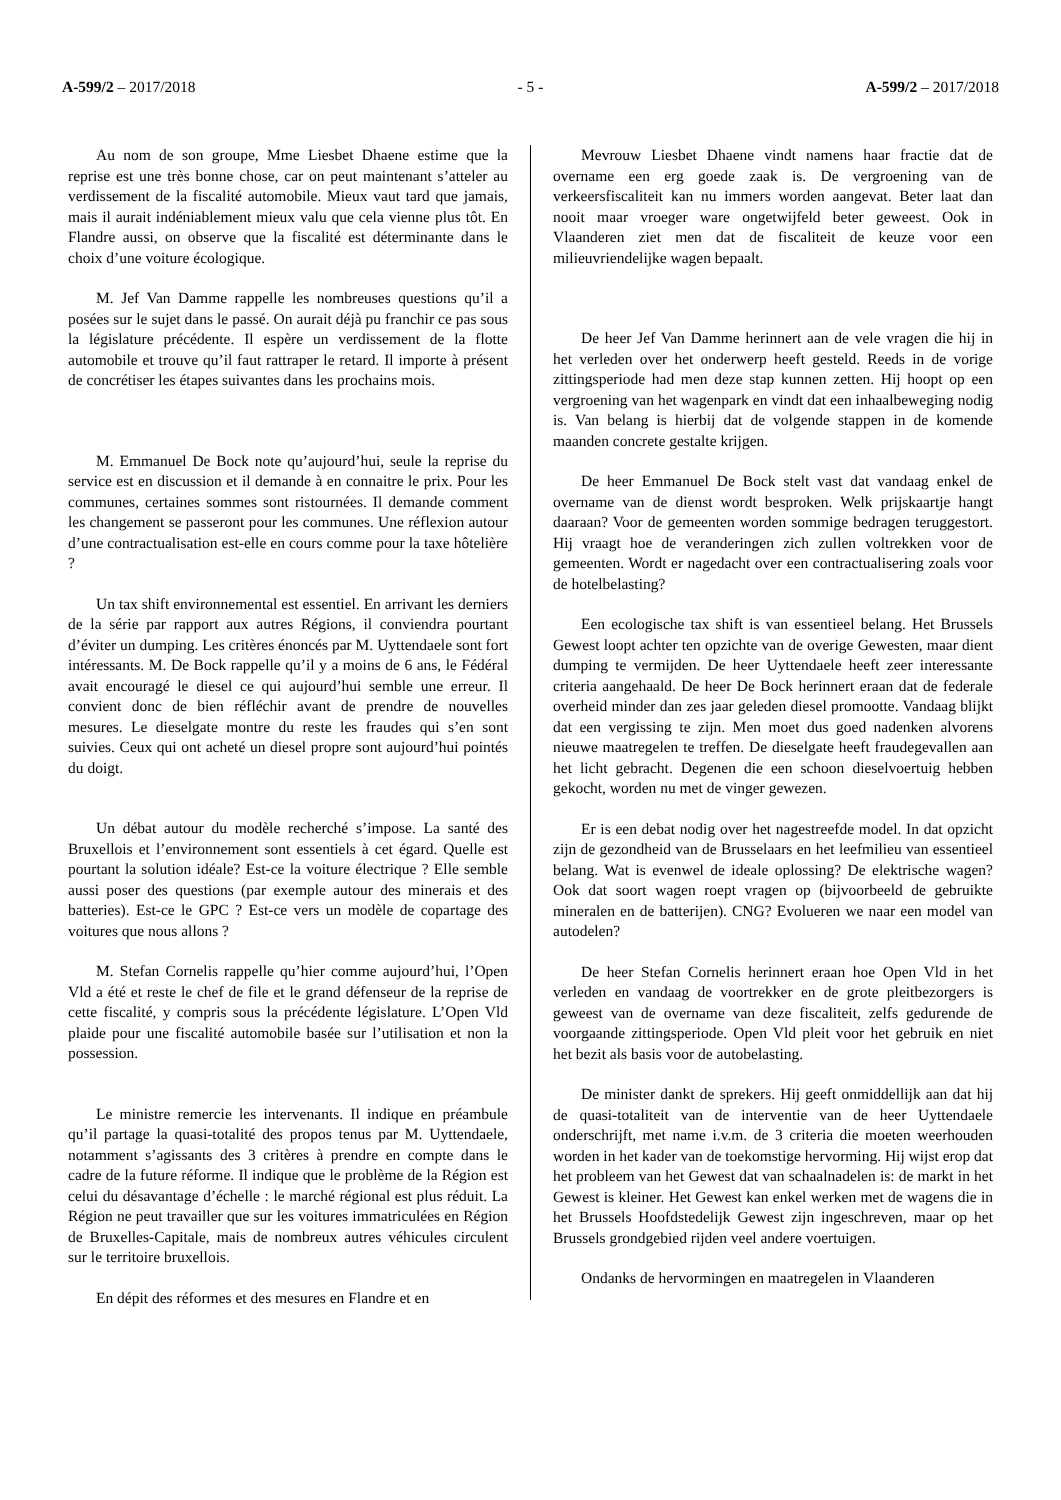A-599/2 – 2017/2018 - 5 - A-599/2 – 2017/2018
Au nom de son groupe, Mme Liesbet Dhaene estime que la reprise est une très bonne chose, car on peut maintenant s’atteler au verdissement de la fiscalité automobile. Mieux vaut tard que jamais, mais il aurait indéniablement mieux valu que cela vienne plus tôt. En Flandre aussi, on observe que la fiscalité est déterminante dans le choix d’une voiture écologique.
M. Jef Van Damme rappelle les nombreuses questions qu’il a posées sur le sujet dans le passé. On aurait déjà pu franchir ce pas sous la législature précédente. Il espère un verdissement de la flotte automobile et trouve qu’il faut rattraper le retard. Il importe à présent de concrétiser les étapes suivantes dans les prochains mois.
M. Emmanuel De Bock note qu’aujourd’hui, seule la reprise du service est en discussion et il demande à en connaitre le prix. Pour les communes, certaines sommes sont ristournées. Il demande comment les changement se passeront pour les communes. Une réflexion autour d’une contractualisation est-elle en cours comme pour la taxe hôtelière ?
Un tax shift environnemental est essentiel. En arrivant les derniers de la série par rapport aux autres Régions, il conviendra pourtant d’éviter un dumping. Les critères énoncés par M. Uyttendaele sont fort intéressants. M. De Bock rappelle qu’il y a moins de 6 ans, le Fédéral avait encouragé le diesel ce qui aujourd’hui semble une erreur. Il convient donc de bien réfléchir avant de prendre de nouvelles mesures. Le dieselgate montre du reste les fraudes qui s’en sont suivies. Ceux qui ont acheté un diesel propre sont aujourd’hui pointés du doigt.
Un débat autour du modèle recherché s’impose. La santé des Bruxellois et l’environnement sont essentiels à cet égard. Quelle est pourtant la solution idéale? Est-ce la voiture électrique ? Elle semble aussi poser des questions (par exemple autour des minerais et des batteries). Est-ce le GPC ? Est-ce vers un modèle de copartage des voitures que nous allons ?
M. Stefan Cornelis rappelle qu’hier comme aujourd’hui, l’Open Vld a été et reste le chef de file et le grand défenseur de la reprise de cette fiscalité, y compris sous la précédente législature. L’Open Vld plaide pour une fiscalité automobile basée sur l’utilisation et non la possession.
Le ministre remercie les intervenants. Il indique en préambule qu’il partage la quasi-totalité des propos tenus par M. Uyttendaele, notamment s’agissants des 3 critères à prendre en compte dans le cadre de la future réforme. Il indique que le problème de la Région est celui du désavantage d’échelle : le marché régional est plus réduit. La Région ne peut travailler que sur les voitures immatriculées en Région de Bruxelles-Capitale, mais de nombreux autres véhicules circulent sur le territoire bruxellois.
En dépit des réformes et des mesures en Flandre et en
Mevrouw Liesbet Dhaene vindt namens haar fractie dat de overname een erg goede zaak is. De vergroening van de verkeersfiscaliteit kan nu immers worden aangevat. Beter laat dan nooit maar vroeger ware ongetwijfeld beter geweest. Ook in Vlaanderen ziet men dat de fiscaliteit de keuze voor een milieuvriendelijke wagen bepaalt.
De heer Jef Van Damme herinnert aan de vele vragen die hij in het verleden over het onderwerp heeft gesteld. Reeds in de vorige zittingsperiode had men deze stap kunnen zetten. Hij hoopt op een vergroening van het wagenpark en vindt dat een inhaalbeweging nodig is. Van belang is hierbij dat de volgende stappen in de komende maanden concrete gestalte krijgen.
De heer Emmanuel De Bock stelt vast dat vandaag enkel de overname van de dienst wordt besproken. Welk prijskaartje hangt daaraan? Voor de gemeenten worden sommige bedragen teruggestort. Hij vraagt hoe de veranderingen zich zullen voltrekken voor de gemeenten. Wordt er nagedacht over een contractualisering zoals voor de hotelbelasting?
Een ecologische tax shift is van essentieel belang. Het Brussels Gewest loopt achter ten opzichte van de overige Gewesten, maar dient dumping te vermijden. De heer Uyttendaele heeft zeer interessante criteria aangehaald. De heer De Bock herinnert eraan dat de federale overheid minder dan zes jaar geleden diesel promootte. Vandaag blijkt dat een vergissing te zijn. Men moet dus goed nadenken alvorens nieuwe maatregelen te treffen. De dieselgate heeft fraudegevallen aan het licht gebracht. Degenen die een schoon dieselvoertuig hebben gekocht, worden nu met de vinger gewezen.
Er is een debat nodig over het nagestreefde model. In dat opzicht zijn de gezondheid van de Brusselaars en het leefmilieu van essentieel belang. Wat is evenwel de ideale oplossing? De elektrische wagen? Ook dat soort wagen roept vragen op (bijvoorbeeld de gebruikte mineralen en de batterijen). CNG? Evolueren we naar een model van autodelen?
De heer Stefan Cornelis herinnert eraan hoe Open Vld in het verleden en vandaag de voortrekker en de grote pleitbezorgers is geweest van de overname van deze fiscaliteit, zelfs gedurende de voorgaande zittingsperiode. Open Vld pleit voor het gebruik en niet het bezit als basis voor de autobelasting.
De minister dankt de sprekers. Hij geeft onmiddellijk aan dat hij de quasi-totaliteit van de interventie van de heer Uyttendaele onderschrijft, met name i.v.m. de 3 criteria die moeten weerhouden worden in het kader van de toekomstige hervorming. Hij wijst erop dat het probleem van het Gewest dat van schaalnadelen is: de markt in het Gewest is kleiner. Het Gewest kan enkel werken met de wagens die in het Brussels Hoofdstedelijk Gewest zijn ingeschreven, maar op het Brussels grondgebied rijden veel andere voertuigen.
Ondanks de hervormingen en maatregelen in Vlaanderen